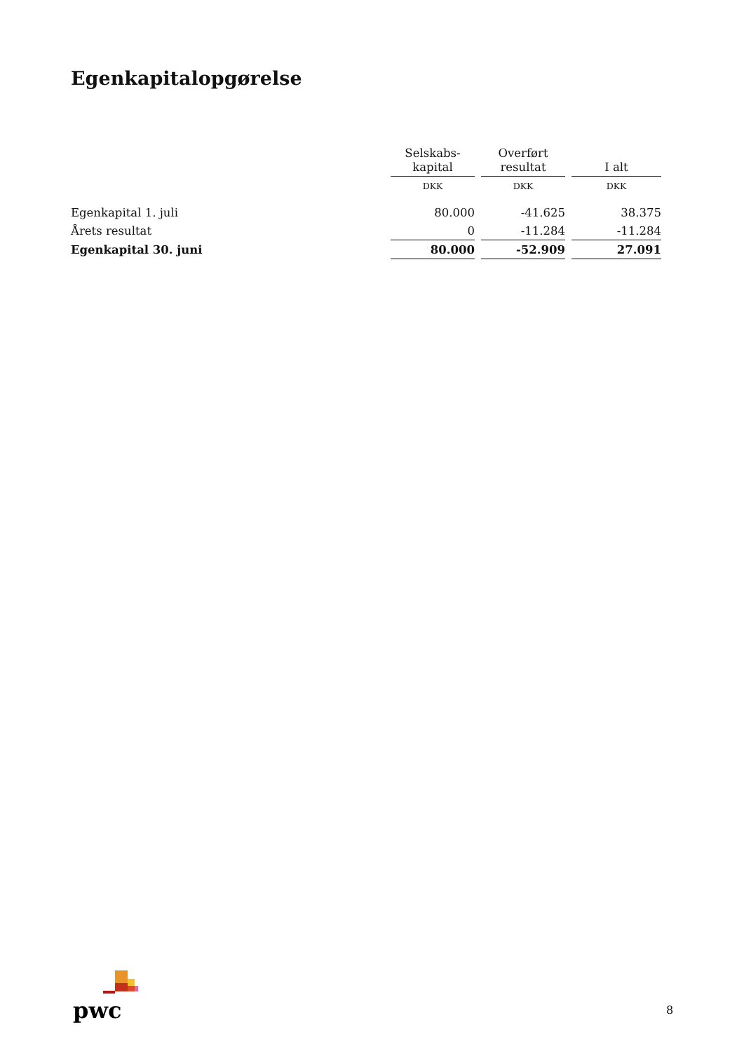Egenkapitalopgørelse
| | Selskabs- kapital | Overført resultat | I alt |
| --- | --- | --- | --- |
| | DKK | DKK | DKK |
| Egenkapital 1. juli | 80.000 | -41.625 | 38.375 |
| Årets resultat | 0 | -11.284 | -11.284 |
| Egenkapital 30. juni | 80.000 | -52.909 | 27.091 |
pwc
8